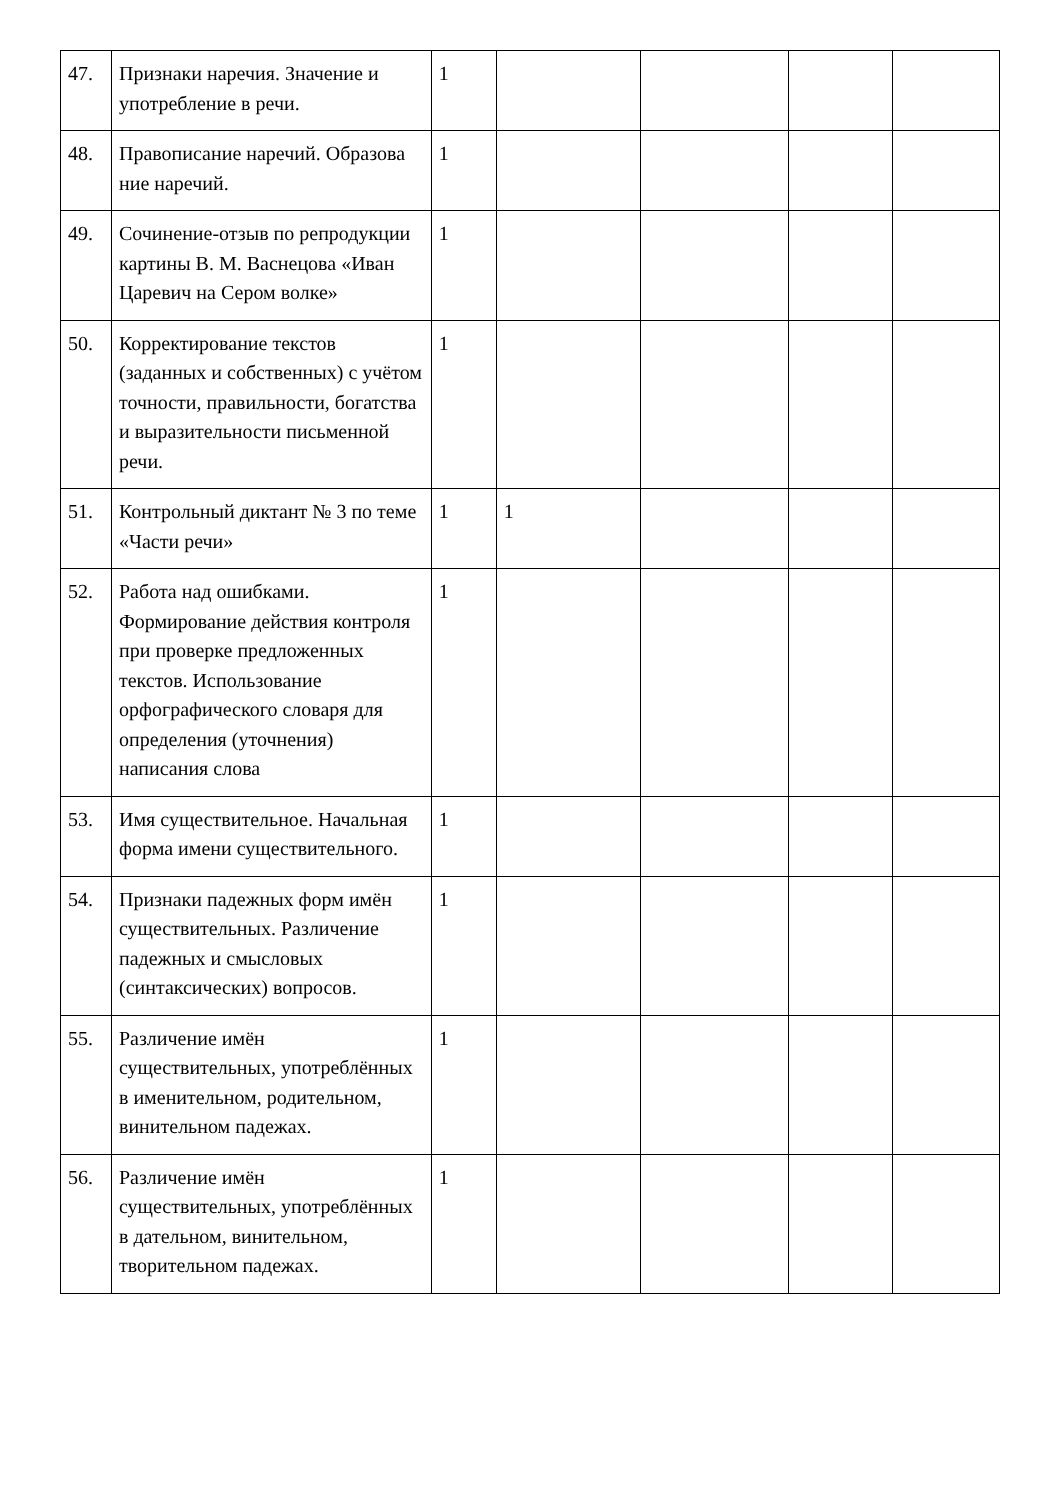| 47. | Признаки наречия. Значение и употребление в речи. | 1 | | | | |
| 48. | Правописание наречий. Образова ние наречий. | 1 | | | | |
| 49. | Сочинение-отзыв по репродукции картины В. М. Васнецова «Иван Царевич на Сером волке» | 1 | | | | |
| 50. | Корректирование текстов (заданных и собственных) с учётом точности, правильности, богатства и выразительности письменной речи. | 1 | | | | |
| 51. | Контрольный диктант № 3 по теме «Части речи» | 1 | 1 | | | |
| 52. | Работа над ошибками. Формирование действия контроля при проверке предложенных текстов. Использование орфографического словаря для определения (уточнения) написания слова | 1 | | | | |
| 53. | Имя существительное. Начальная форма имени существительного. | 1 | | | | |
| 54. | Признаки падежных форм имён существительных. Различение падежных и смысловых (синтаксических) вопросов. | 1 | | | | |
| 55. | Различение имён существительных, употреблённых в именительном, родительном, винительном падежах. | 1 | | | | |
| 56. | Различение имён существительных, употреблённых в дательном, винительном, творительном падежах. | 1 | | | | |